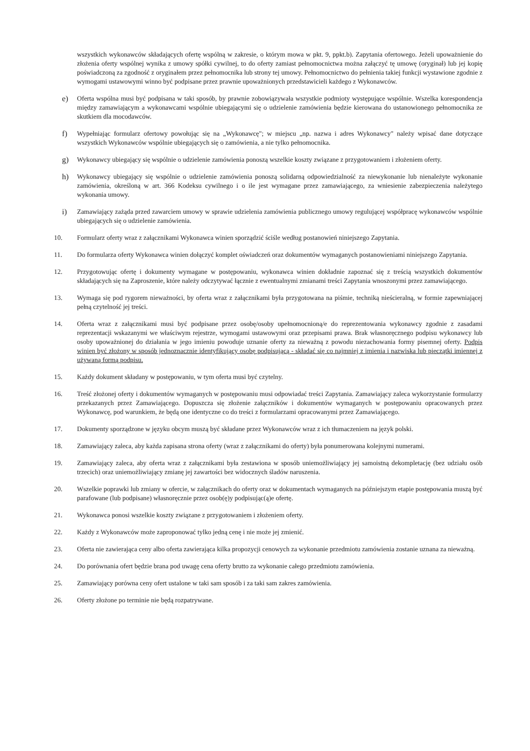wszystkich wykonawców składających ofertę wspólną w zakresie, o którym mowa w pkt. 9, ppkt.b). Zapytania ofertowego. Jeżeli upoważnienie do złożenia oferty wspólnej wynika z umowy spółki cywilnej, to do oferty zamiast pełnomocnictwa można załączyć tę umowę (oryginał) lub jej kopię poświadczoną za zgodność z oryginałem przez pełnomocnika lub strony tej umowy. Pełnomocnictwo do pełnienia takiej funkcji wystawione zgodnie z wymogami ustawowymi winno być podpisane przez prawnie upoważnionych przedstawicieli każdego z Wykonawców.
e) Oferta wspólna musi być podpisana w taki sposób, by prawnie zobowiązywała wszystkie podmioty występujące wspólnie. Wszelka korespondencja między zamawiającym a wykonawcami wspólnie ubiegającymi się o udzielenie zamówienia będzie kierowana do ustanowionego pełnomocnika ze skutkiem dla mocodawców.
f) Wypełniając formularz ofertowy powołując się na „Wykonawcę"; w miejscu „np. nazwa i adres Wykonawcy" należy wpisać dane dotyczące wszystkich Wykonawców wspólnie ubiegających się o zamówienia, a nie tylko pełnomocnika.
g) Wykonawcy ubiegający się wspólnie o udzielenie zamówienia ponoszą wszelkie koszty związane z przygotowaniem i złożeniem oferty.
h) Wykonawcy ubiegający się wspólnie o udzielenie zamówienia ponoszą solidarną odpowiedzialność za niewykonanie lub nienależyte wykonanie zamówienia, określoną w art. 366 Kodeksu cywilnego i o ile jest wymagane przez zamawiającego, za wniesienie zabezpieczenia należytego wykonania umowy.
i) Zamawiający zażąda przed zawarciem umowy w sprawie udzielenia zamówienia publicznego umowy regulującej współpracę wykonawców wspólnie ubiegających się o udzielenie zamówienia.
10. Formularz oferty wraz z załącznikami Wykonawca winien sporządzić ściśle według postanowień niniejszego Zapytania.
11. Do formularza oferty Wykonawca winien dołączyć komplet oświadczeń oraz dokumentów wymaganych postanowieniami niniejszego Zapytania.
12. Przygotowując ofertę i dokumenty wymagane w postępowaniu, wykonawca winien dokładnie zapoznać się z treścią wszystkich dokumentów składających się na Zaproszenie, które należy odczytywać łącznie z ewentualnymi zmianami treści Zapytania wnoszonymi przez zamawiającego.
13. Wymaga się pod rygorem nieważności, by oferta wraz z załącznikami była przygotowana na piśmie, techniką nieścieralną, w formie zapewniającej pełną czytelność jej treści.
14. Oferta wraz z załącznikami musi być podpisane przez osobę/osoby upełnomocnioną/e do reprezentowania wykonawcy zgodnie z zasadami reprezentacji wskazanymi we właściwym rejestrze, wymogami ustawowymi oraz przepisami prawa. Brak własnoręcznego podpisu wykonawcy lub osoby upoważnionej do działania w jego imieniu powoduje uznanie oferty za nieważną z powodu niezachowania formy pisemnej oferty. Podpis winien być złożony w sposób jednoznacznie identyfikujący osobę podpisującą - składać się co najmniej z imienia i nazwiska lub pieczątki imiennej z używaną formą podpisu.
15. Każdy dokument składany w postępowaniu, w tym oferta musi być czytelny.
16. Treść złożonej oferty i dokumentów wymaganych w postępowaniu musi odpowiadać treści Zapytania. Zamawiający zaleca wykorzystanie formularzy przekazanych przez Zamawiającego. Dopuszcza się złożenie załączników i dokumentów wymaganych w postępowaniu opracowanych przez Wykonawcę, pod warunkiem, że będą one identyczne co do treści z formularzami opracowanymi przez Zamawiającego.
17. Dokumenty sporządzone w języku obcym muszą być składane przez Wykonawców wraz z ich tłumaczeniem na język polski.
18. Zamawiający zaleca, aby każda zapisana strona oferty (wraz z załącznikami do oferty) była ponumerowana kolejnymi numerami.
19. Zamawiający zaleca, aby oferta wraz z załącznikami była zestawiona w sposób uniemożliwiający jej samoistną dekompletację (bez udziału osób trzecich) oraz uniemożliwiający zmianę jej zawartości bez widocznych śladów naruszenia.
20. Wszelkie poprawki lub zmiany w ofercie, w załącznikach do oferty oraz w dokumentach wymaganych na późniejszym etapie postępowania muszą być parafowane (lub podpisane) własnoręcznie przez osob(ę)y podpisując(ą)e ofertę.
21. Wykonawca ponosi wszelkie koszty związane z przygotowaniem i złożeniem oferty.
22. Każdy z Wykonawców może zaproponować tylko jedną cenę i nie może jej zmienić.
23. Oferta nie zawierająca ceny albo oferta zawierająca kilka propozycji cenowych za wykonanie przedmiotu zamówienia zostanie uznana za nieważną.
24. Do porównania ofert będzie brana pod uwagę cena oferty brutto za wykonanie całego przedmiotu zamówienia.
25. Zamawiający porówna ceny ofert ustalone w taki sam sposób i za taki sam zakres zamówienia.
26. Oferty złożone po terminie nie będą rozpatrywane.